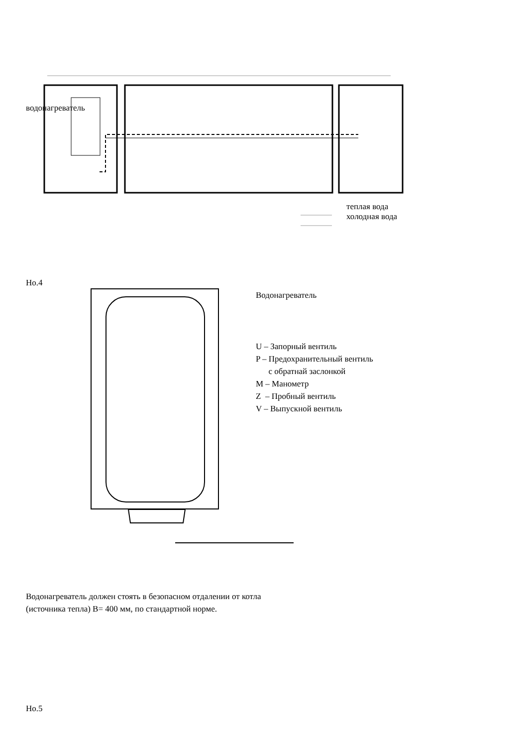водонагреватель
теплая вода
холодная вода
Но.4
Водонагреватель
U – Запорный вентиль
P – Предохранительный вентиль
с обратнай заслонкой
M – Манометр
Z – Пробный вентиль
V – Выпускной вентиль
Водонагреватель должен стоять в безопасном отдалении от котла
(источника тепла) В= 400 мм, по стандартной норме.
Но.5